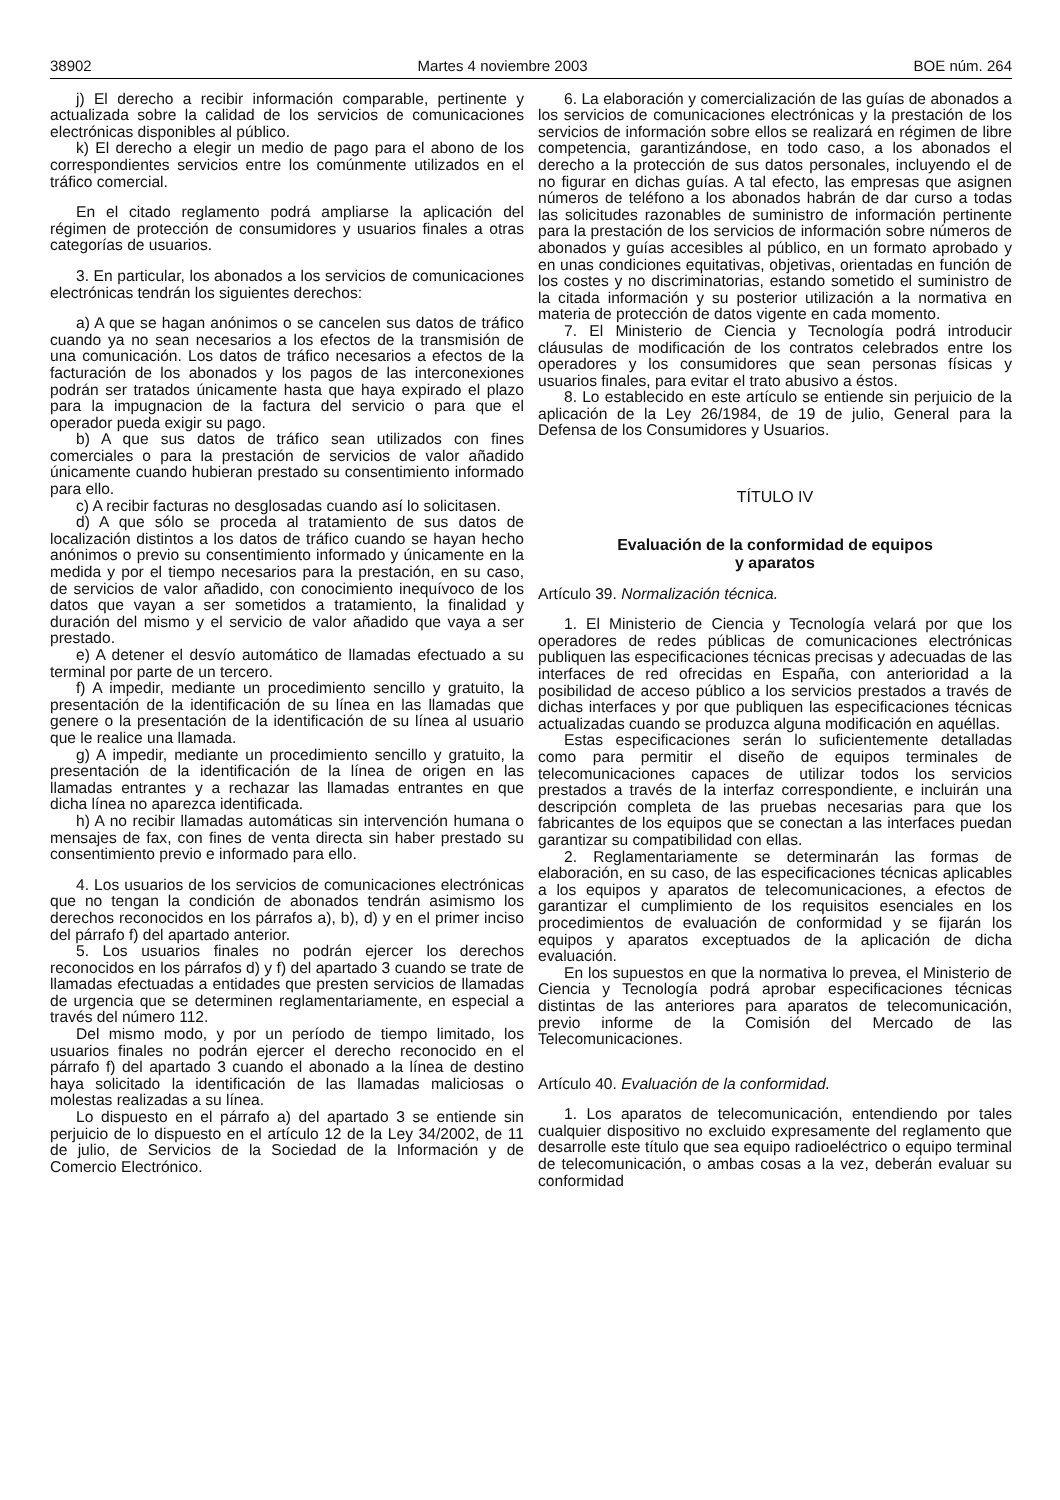38902 Martes 4 noviembre 2003 BOE núm. 264
j) El derecho a recibir información comparable, pertinente y actualizada sobre la calidad de los servicios de comunicaciones electrónicas disponibles al público.
k) El derecho a elegir un medio de pago para el abono de los correspondientes servicios entre los comúnmente utilizados en el tráfico comercial.
En el citado reglamento podrá ampliarse la aplicación del régimen de protección de consumidores y usuarios finales a otras categorías de usuarios.
3. En particular, los abonados a los servicios de comunicaciones electrónicas tendrán los siguientes derechos:
a) A que se hagan anónimos o se cancelen sus datos de tráfico cuando ya no sean necesarios a los efectos de la transmisión de una comunicación. Los datos de tráfico necesarios a efectos de la facturación de los abonados y los pagos de las interconexiones podrán ser tratados únicamente hasta que haya expirado el plazo para la impugnacion de la factura del servicio o para que el operador pueda exigir su pago.
b) A que sus datos de tráfico sean utilizados con fines comerciales o para la prestación de servicios de valor añadido únicamente cuando hubieran prestado su consentimiento informado para ello.
c) A recibir facturas no desglosadas cuando así lo solicitasen.
d) A que sólo se proceda al tratamiento de sus datos de localización distintos a los datos de tráfico cuando se hayan hecho anónimos o previo su consentimiento informado y únicamente en la medida y por el tiempo necesarios para la prestación, en su caso, de servicios de valor añadido, con conocimiento inequívoco de los datos que vayan a ser sometidos a tratamiento, la finalidad y duración del mismo y el servicio de valor añadido que vaya a ser prestado.
e) A detener el desvío automático de llamadas efectuado a su terminal por parte de un tercero.
f) A impedir, mediante un procedimiento sencillo y gratuito, la presentación de la identificación de su línea en las llamadas que genere o la presentación de la identificación de su línea al usuario que le realice una llamada.
g) A impedir, mediante un procedimiento sencillo y gratuito, la presentación de la identificación de la línea de origen en las llamadas entrantes y a rechazar las llamadas entrantes en que dicha línea no aparezca identificada.
h) A no recibir llamadas automáticas sin intervención humana o mensajes de fax, con fines de venta directa sin haber prestado su consentimiento previo e informado para ello.
4. Los usuarios de los servicios de comunicaciones electrónicas que no tengan la condición de abonados tendrán asimismo los derechos reconocidos en los párrafos a), b), d) y en el primer inciso del párrafo f) del apartado anterior.
5. Los usuarios finales no podrán ejercer los derechos reconocidos en los párrafos d) y f) del apartado 3 cuando se trate de llamadas efectuadas a entidades que presten servicios de llamadas de urgencia que se determinen reglamentariamente, en especial a través del número 112.
Del mismo modo, y por un período de tiempo limitado, los usuarios finales no podrán ejercer el derecho reconocido en el párrafo f) del apartado 3 cuando el abonado a la línea de destino haya solicitado la identificación de las llamadas maliciosas o molestas realizadas a su línea.
Lo dispuesto en el párrafo a) del apartado 3 se entiende sin perjuicio de lo dispuesto en el artículo 12 de la Ley 34/2002, de 11 de julio, de Servicios de la Sociedad de la Información y de Comercio Electrónico.
6. La elaboración y comercialización de las guías de abonados a los servicios de comunicaciones electrónicas y la prestación de los servicios de información sobre ellos se realizará en régimen de libre competencia, garantizándose, en todo caso, a los abonados el derecho a la protección de sus datos personales, incluyendo el de no figurar en dichas guías. A tal efecto, las empresas que asignen números de teléfono a los abonados habrán de dar curso a todas las solicitudes razonables de suministro de información pertinente para la prestación de los servicios de información sobre números de abonados y guías accesibles al público, en un formato aprobado y en unas condiciones equitativas, objetivas, orientadas en función de los costes y no discriminatorias, estando sometido el suministro de la citada información y su posterior utilización a la normativa en materia de protección de datos vigente en cada momento.
7. El Ministerio de Ciencia y Tecnología podrá introducir cláusulas de modificación de los contratos celebrados entre los operadores y los consumidores que sean personas físicas y usuarios finales, para evitar el trato abusivo a éstos.
8. Lo establecido en este artículo se entiende sin perjuicio de la aplicación de la Ley 26/1984, de 19 de julio, General para la Defensa de los Consumidores y Usuarios.
TÍTULO IV
Evaluación de la conformidad de equipos
y aparatos
Artículo 39. Normalización técnica.
1. El Ministerio de Ciencia y Tecnología velará por que los operadores de redes públicas de comunicaciones electrónicas publiquen las especificaciones técnicas precisas y adecuadas de las interfaces de red ofrecidas en España, con anterioridad a la posibilidad de acceso público a los servicios prestados a través de dichas interfaces y por que publiquen las especificaciones técnicas actualizadas cuando se produzca alguna modificación en aquéllas.
Estas especificaciones serán lo suficientemente detalladas como para permitir el diseño de equipos terminales de telecomunicaciones capaces de utilizar todos los servicios prestados a través de la interfaz correspondiente, e incluirán una descripción completa de las pruebas necesarias para que los fabricantes de los equipos que se conectan a las interfaces puedan garantizar su compatibilidad con ellas.
2. Reglamentariamente se determinarán las formas de elaboración, en su caso, de las especificaciones técnicas aplicables a los equipos y aparatos de telecomunicaciones, a efectos de garantizar el cumplimiento de los requisitos esenciales en los procedimientos de evaluación de conformidad y se fijarán los equipos y aparatos exceptuados de la aplicación de dicha evaluación.
En los supuestos en que la normativa lo prevea, el Ministerio de Ciencia y Tecnología podrá aprobar especificaciones técnicas distintas de las anteriores para aparatos de telecomunicación, previo informe de la Comisión del Mercado de las Telecomunicaciones.
Artículo 40. Evaluación de la conformidad.
1. Los aparatos de telecomunicación, entendiendo por tales cualquier dispositivo no excluido expresamente del reglamento que desarrolle este título que sea equipo radioeléctrico o equipo terminal de telecomunicación, o ambas cosas a la vez, deberán evaluar su conformidad